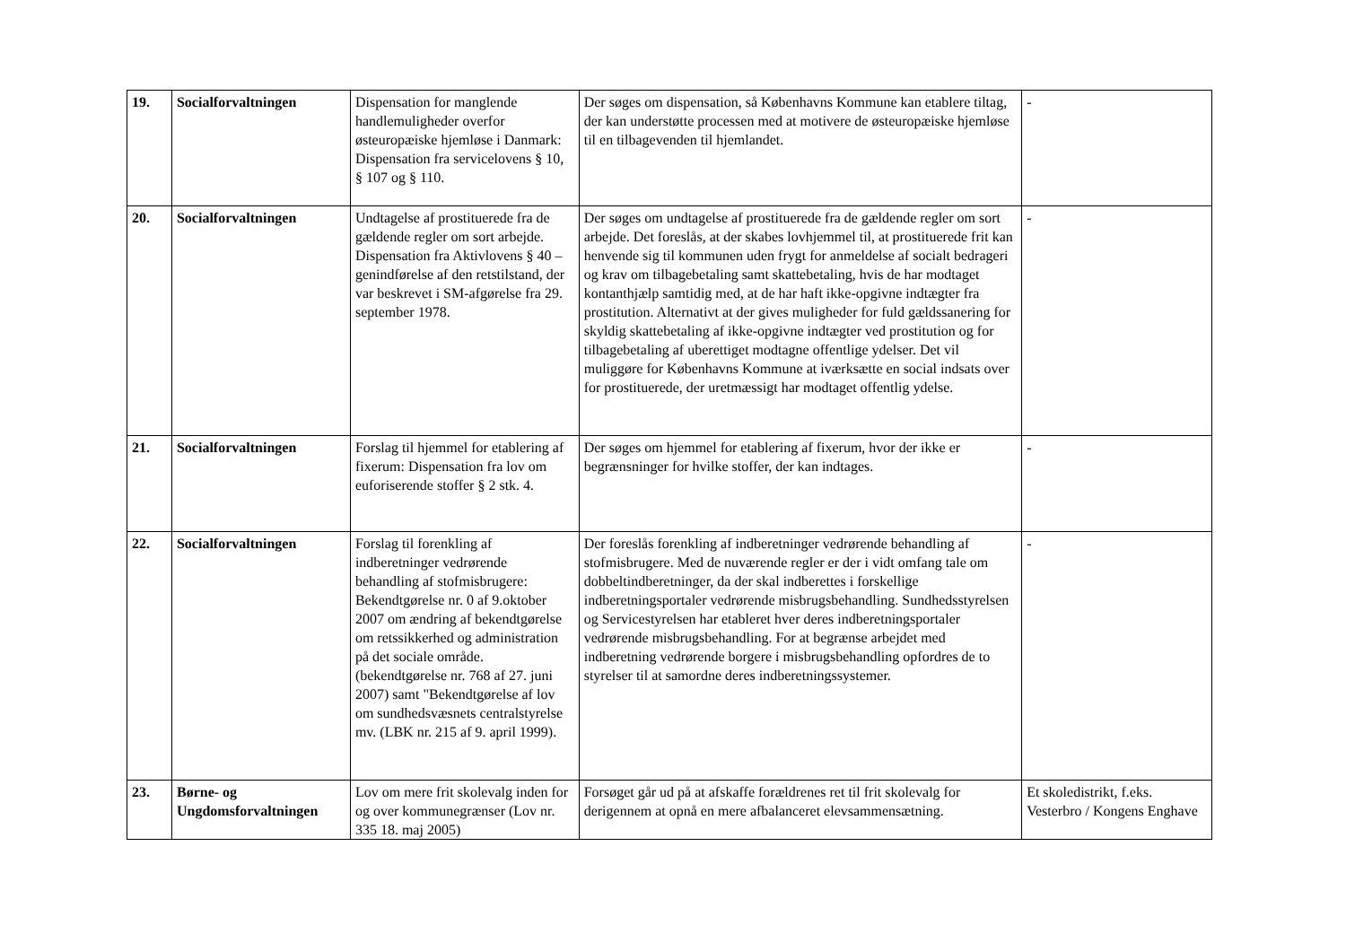| 19. | Socialforvaltningen | Dispensation for manglende handlemuligheder overfor østeuropæiske hjemløse i Danmark: Dispensation fra servicelovens § 10, § 107 og § 110. | Der søges om dispensation, så Københavns Kommune kan etablere tiltag, der kan understøtte processen med at motivere de østeuropæiske hjemløse til en tilbagevenden til hjemlandet. | - |
| 20. | Socialforvaltningen | Undtagelse af prostituerede fra de gældende regler om sort arbejde. Dispensation fra Aktivlovens § 40 – genindførelse af den retstilstand, der var beskrevet i SM-afgørelse fra 29. september 1978. | Der søges om undtagelse af prostituerede fra de gældende regler om sort arbejde. Det foreslås, at der skabes lovhjemmel til, at prostituerede frit kan henvende sig til kommunen uden frygt for anmeldelse af socialt bedrageri og krav om tilbagebetaling samt skattebetaling, hvis de har modtaget kontanthjælp samtidig med, at de har haft ikke-opgivne indtægter fra prostitution. Alternativt at der gives muligheder for fuld gældssanering for skyldig skattebetaling af ikke-opgivne indtægter ved prostitution og for tilbagebetaling af uberettiget modtagne offentlige ydelser. Det vil muliggøre for Københavns Kommune at iværksætte en social indsats over for prostituerede, der uretmæssigt har modtaget offentlig ydelse. | - |
| 21. | Socialforvaltningen | Forslag til hjemmel for etablering af fixerum: Dispensation fra lov om euforiserende stoffer § 2 stk. 4. | Der søges om hjemmel for etablering af fixerum, hvor der ikke er begrænsninger for hvilke stoffer, der kan indtages. | - |
| 22. | Socialforvaltningen | Forslag til forenkling af indberetninger vedrørende behandling af stofmisbrugere: Bekendtgørelse nr. 0 af 9.oktober 2007 om ændring af bekendtgørelse om retssikkerhed og administration på det sociale område.(bekendtgørelse nr. 768 af 27. juni 2007) samt "Bekendtgørelse af lov om sundhedsvæsnets centralstyrelse mv. (LBK nr. 215 af 9. april 1999). | Der foreslås forenkling af indberetninger vedrørende behandling af stofmisbrugere. Med de nuværende regler er der i vidt omfang tale om dobbeltindberetninger, da der skal indberettes i forskellige indberetningsportaler vedrørende misbrugsbehandling. Sundhedsstyrelsen og Servicestyrelsen har etableret hver deres indberetningsportaler vedrørende misbrugsbehandling. For at begrænse arbejdet med indberetning vedrørende borgere i misbrugsbehandling opfordres de to styrelser til at samordne deres indberetningssystemer. | - |
| 23. | Børne- og Ungdomsforvaltningen | Lov om mere frit skolevalg inden for og over kommunegrænser (Lov nr. 335 18. maj 2005) | Forsøget går ud på at afskaffe forældrenes ret til frit skolevalg for derigennem at opnå en mere afbalanceret elevsammensætning. | Et skoledistrikt, f.eks. Vesterbro / Kongens Enghave |